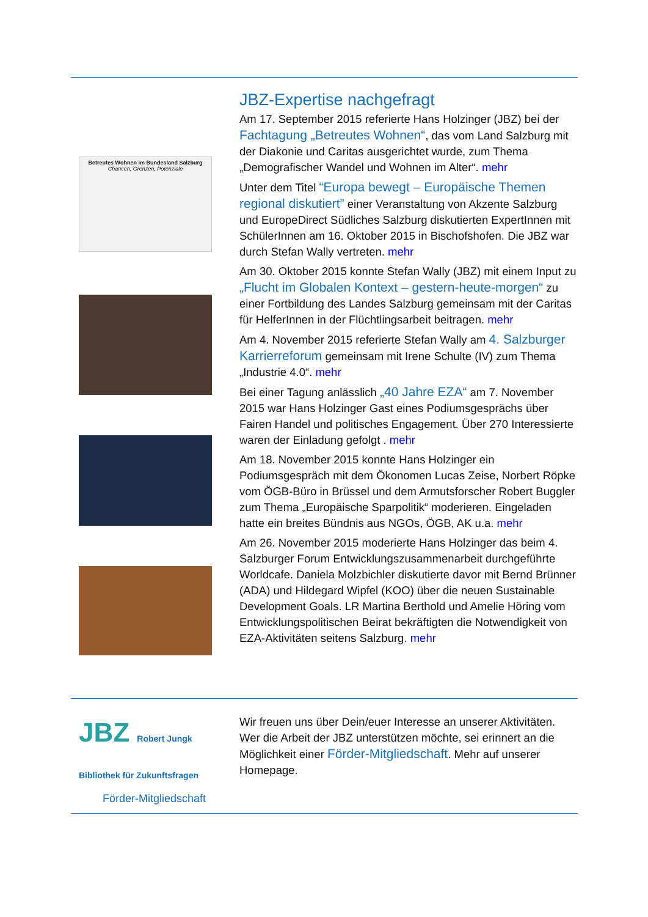Betreutes Wohnen im Bundesland Salzburg
Chancen, Grenzen, Potenziale
JBZ-Expertise nachgefragt
Am 17. September 2015 referierte Hans Holzinger (JBZ) bei der Fachtagung „Betreutes Wohnen“, das vom Land Salzburg mit der Diakonie und Caritas ausgerichtet wurde, zum Thema „Demografischer Wandel und Wohnen im Alter“. mehr
Unter dem Titel “Europa bewegt – Europäische Themen regional diskutiert” einer Veranstaltung von Akzente Salzburg und EuropeDirect Südliches Salzburg diskutierten ExpertInnen mit SchülerInnen am 16. Oktober 2015 in Bischofshofen. Die JBZ war durch Stefan Wally vertreten. mehr
Am 30. Oktober 2015 konnte Stefan Wally (JBZ) mit einem Input zu „Flucht im Globalen Kontext – gestern-heute-morgen“ zu einer Fortbildung des Landes Salzburg gemeinsam mit der Caritas für HelferInnen in der Flüchtlingsarbeit beitragen. mehr
Am 4. November 2015 referierte Stefan Wally am 4. Salzburger Karrierreforum gemeinsam mit Irene Schulte (IV) zum Thema „Industrie 4.0“. mehr
Bei einer Tagung anlässlich „40 Jahre EZA“ am 7. November 2015 war Hans Holzinger Gast eines Podiumsgesprächs über Fairen Handel und politisches Engagement. Über 270 Interessierte waren der Einladung gefolgt . mehr
Am 18. November 2015 konnte Hans Holzinger ein Podiumsgespräch mit dem Ökonomen Lucas Zeise, Norbert Röpke vom ÖGB-Büro in Brüssel und dem Armutsforscher Robert Buggler zum Thema „Europäische Sparpolitik“ moderieren. Eingeladen hatte ein breites Bündnis aus NGOs, ÖGB, AK u.a. mehr
Am 26. November 2015 moderierte Hans Holzinger das beim 4. Salzburger Forum Entwicklungszusammenarbeit durchgeführte Worldcafe. Daniela Molzbichler diskutierte davor mit Bernd Brünner (ADA) und Hildegard Wipfel (KOO) über die neuen Sustainable Development Goals. LR Martina Berthold und Amelie Höring vom Entwicklungspolitischen Beirat bekräftigten die Notwendigkeit von EZA-Aktivitäten seitens Salzburg. mehr
JBZ Robert Jungk Bibliothek für Zukunftsfragen
Förder-Mitgliedschaft
Wir freuen uns über Dein/euer Interesse an unserer Aktivitäten. Wer die Arbeit der JBZ unterstützen möchte, sei erinnert an die Möglichkeit einer Förder-Mitgliedschaft. Mehr auf unserer Homepage.